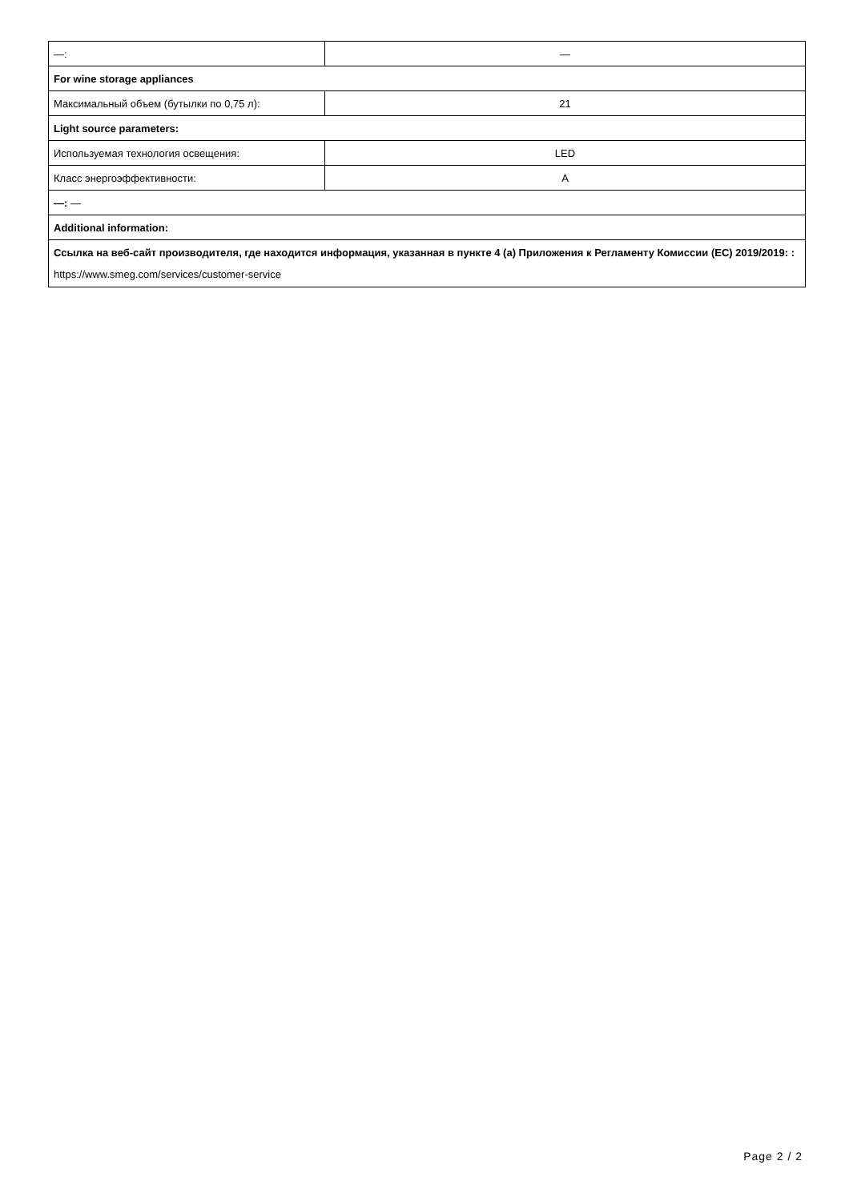| —: | — |
| For wine storage appliances | |
| Максимальный объем (бутылки по 0,75 л): | 21 |
| Light source parameters: | |
| Используемая технология освещения: | LED |
| Класс энергоэффективности: | A |
| —: — | |
| Additional information: | |
| Ссылка на веб-сайт производителя, где находится информация, указанная в пункте 4 (a) Приложения к Регламенту Комиссии (ЕС) 2019/2019: : https://www.smeg.com/services/customer-service | |
Page 2 / 2